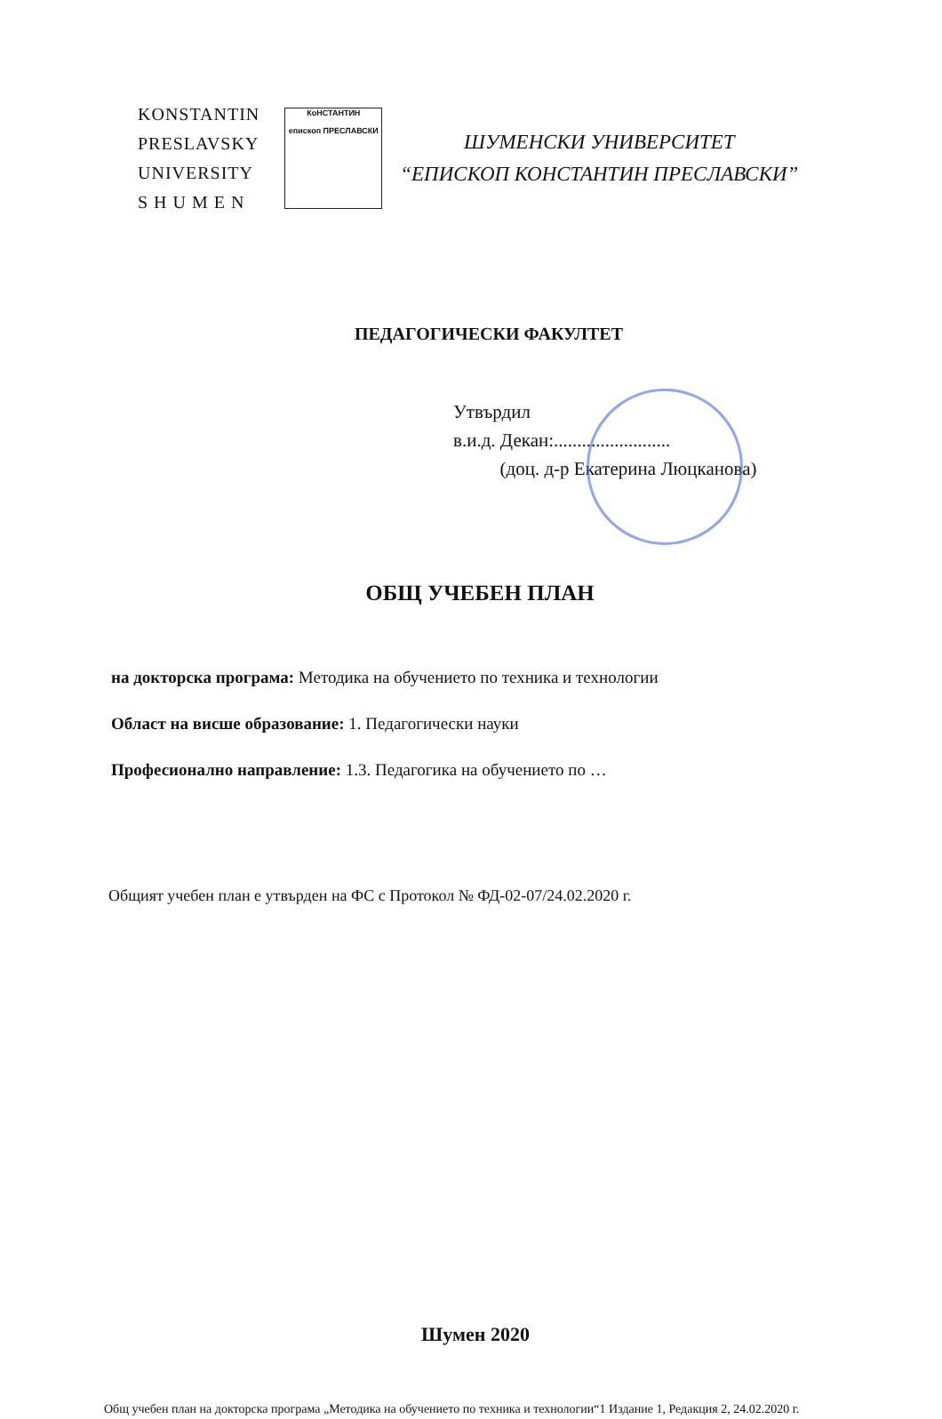KONSTANTIN
PRESLAVSKY
UNIVERSITY
S H U M E N
КоНСТАНТИН
епископ ПРЕСЛАВСКИ
ШУМЕНСКИ УНИВЕРСИТЕТ
“ЕПИСКОП КОНСТАНТИН ПРЕСЛАВСКИ”
ПЕДАГОГИЧЕСКИ ФАКУЛТЕТ
Утвърдил
в.и.д. Декан:.........................
(доц. д-р Екатерина Люцканова)
ОБЩ УЧЕБЕН ПЛАН
на докторска програма: Методика на обучението по техника и технологии
Област на висше образование: 1. Педагогически науки
Професионално направление: 1.3. Педагогика на обучението по …
Общият учебен план е утвърден на ФС с Протокол № ФД-02-07/24.02.2020 г.
Шумен 2020
Общ учебен план на докторска програма „Методика на обучението по техника и технологии“1 Издание 1, Редакция 2, 24.02.2020 г.